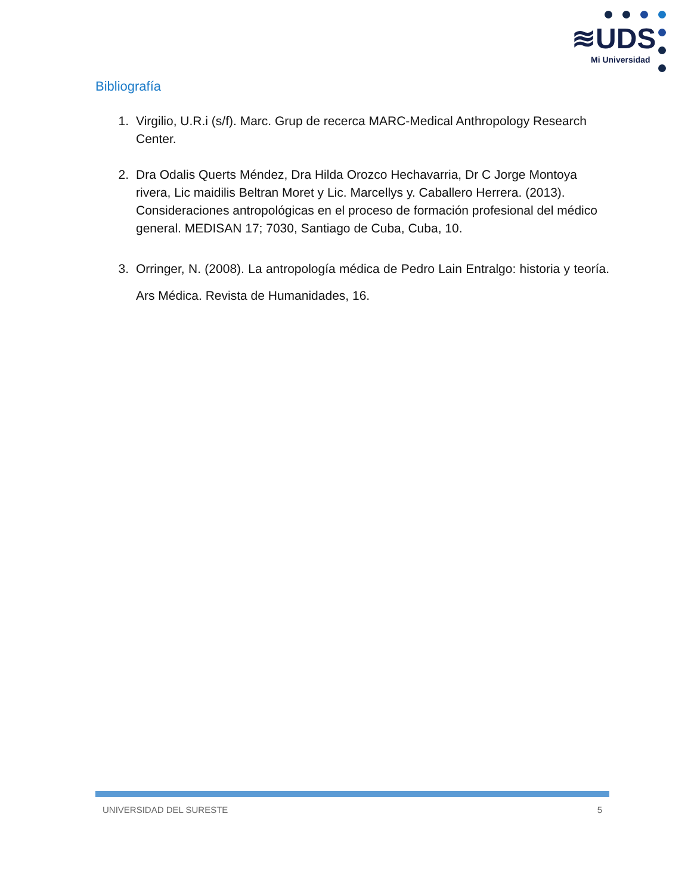≋UDS
Mi Universidad
Bibliografía
1. Virgilio, U.R.i (s/f). Marc. Grup de recerca MARC-Medical Anthropology Research Center.
2. Dra Odalis Querts Méndez, Dra Hilda Orozco Hechavarria, Dr C Jorge Montoya rivera, Lic maidilis Beltran Moret y Lic. Marcellys y. Caballero Herrera. (2013). Consideraciones antropológicas en el proceso de formación profesional del médico general. MEDISAN 17; 7030, Santiago de Cuba, Cuba, 10.
3. Orringer, N. (2008). La antropología médica de Pedro Lain Entralgo: historia y teoría. Ars Médica. Revista de Humanidades, 16.
UNIVERSIDAD DEL SURESTE 5